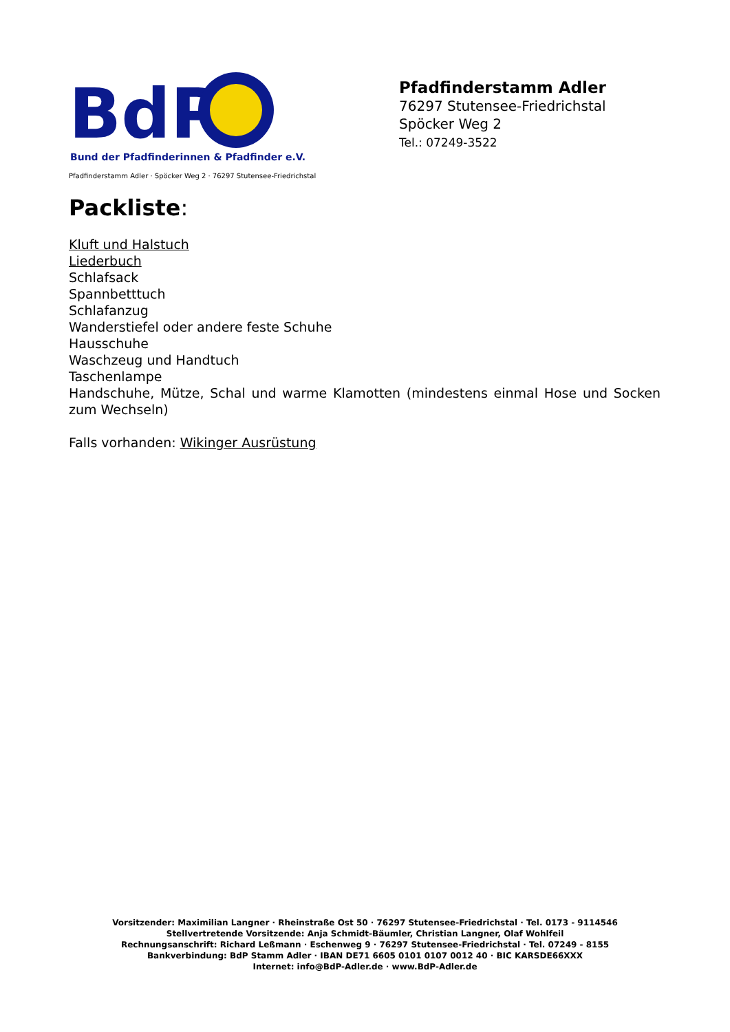BdP
Bund der Pfadfinderinnen & Pfadfinder e.V.
Pfadfinderstamm Adler
76297 Stutensee-Friedrichstal
Spöcker Weg 2
Tel.: 07249-3522
Pfadfinderstamm Adler · Spöcker Weg 2 · 76297 Stutensee-Friedrichstal
Packliste:
Kluft und Halstuch
Liederbuch
Schlafsack
Spannbetttuch
Schlafanzug
Wanderstiefel oder andere feste Schuhe
Hausschuhe
Waschzeug und Handtuch
Taschenlampe
Handschuhe, Mütze, Schal und warme Klamotten (mindestens einmal Hose und Socken zum Wechseln)
Falls vorhanden: Wikinger Ausrüstung
Vorsitzender: Maximilian Langner · Rheinstraße Ost 50 · 76297 Stutensee-Friedrichstal · Tel. 0173 - 9114546
Stellvertretende Vorsitzende: Anja Schmidt-Bäumler, Christian Langner, Olaf Wohlfeil
Rechnungsanschrift: Richard Leßmann · Eschenweg 9 · 76297 Stutensee-Friedrichstal · Tel. 07249 - 8155
Bankverbindung: BdP Stamm Adler · IBAN DE71 6605 0101 0107 0012 40 · BIC KARSDE66XXX
Internet: info@BdP-Adler.de · www.BdP-Adler.de